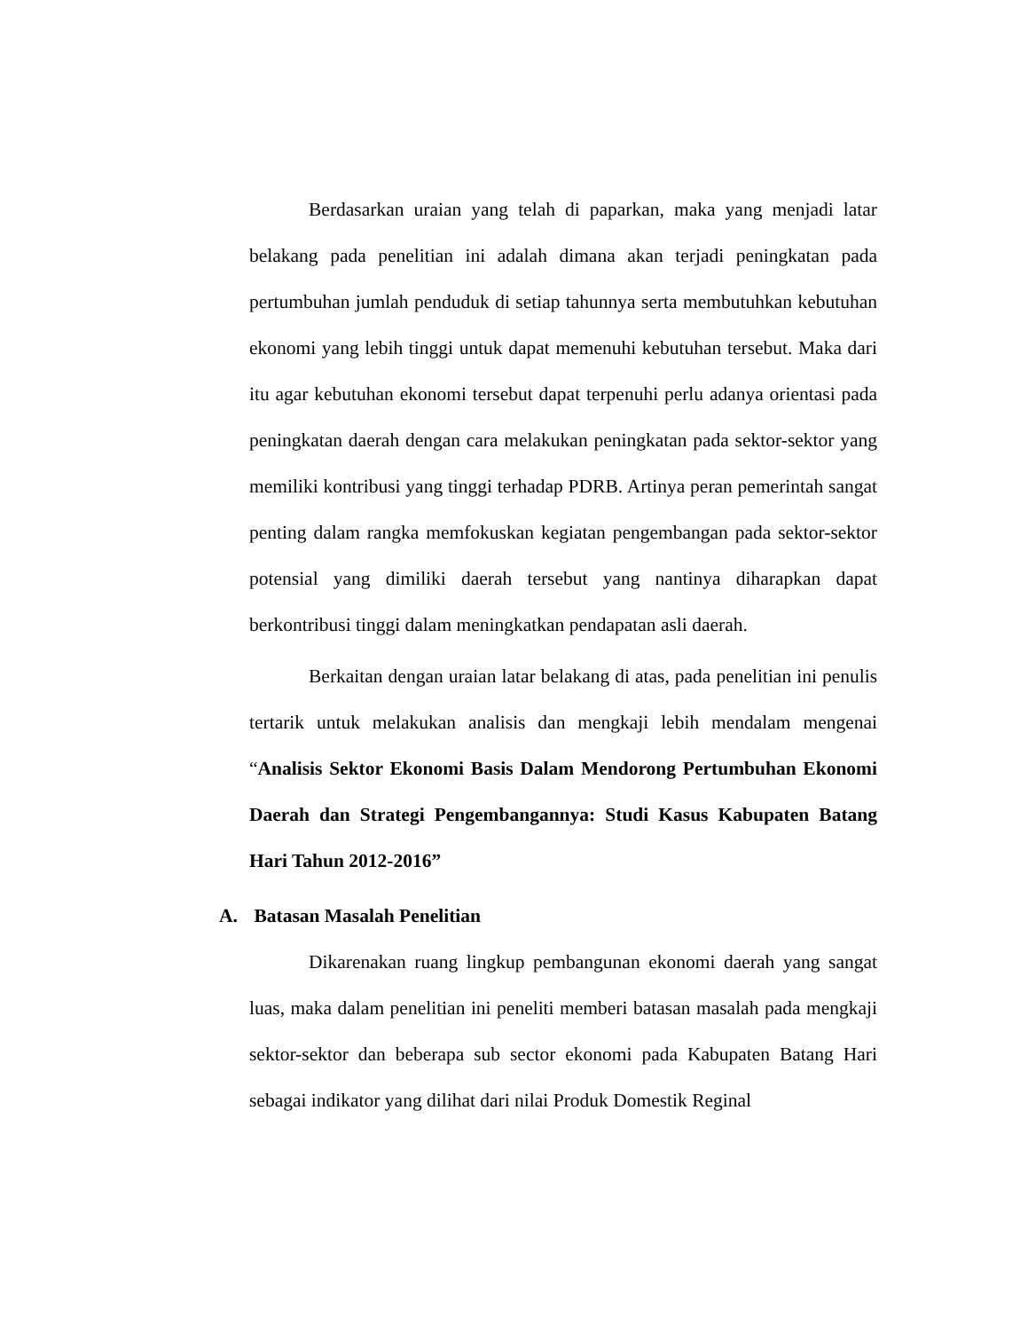Berdasarkan uraian yang telah di paparkan, maka yang menjadi latar belakang pada penelitian ini adalah dimana akan terjadi peningkatan pada pertumbuhan jumlah penduduk di setiap tahunnya serta membutuhkan kebutuhan ekonomi yang lebih tinggi untuk dapat memenuhi kebutuhan tersebut. Maka dari itu agar kebutuhan ekonomi tersebut dapat terpenuhi perlu adanya orientasi pada peningkatan daerah dengan cara melakukan peningkatan pada sektor-sektor yang memiliki kontribusi yang tinggi terhadap PDRB. Artinya peran pemerintah sangat penting dalam rangka memfokuskan kegiatan pengembangan pada sektor-sektor potensial yang dimiliki daerah tersebut yang nantinya diharapkan dapat berkontribusi tinggi dalam meningkatkan pendapatan asli daerah.
Berkaitan dengan uraian latar belakang di atas, pada penelitian ini penulis tertarik untuk melakukan analisis dan mengkaji lebih mendalam mengenai “Analisis Sektor Ekonomi Basis Dalam Mendorong Pertumbuhan Ekonomi Daerah dan Strategi Pengembangannya: Studi Kasus Kabupaten Batang Hari Tahun 2012-2016”
A. Batasan Masalah Penelitian
Dikarenakan ruang lingkup pembangunan ekonomi daerah yang sangat luas, maka dalam penelitian ini peneliti memberi batasan masalah pada mengkaji sektor-sektor dan beberapa sub sector ekonomi pada Kabupaten Batang Hari sebagai indikator yang dilihat dari nilai Produk Domestik Reginal